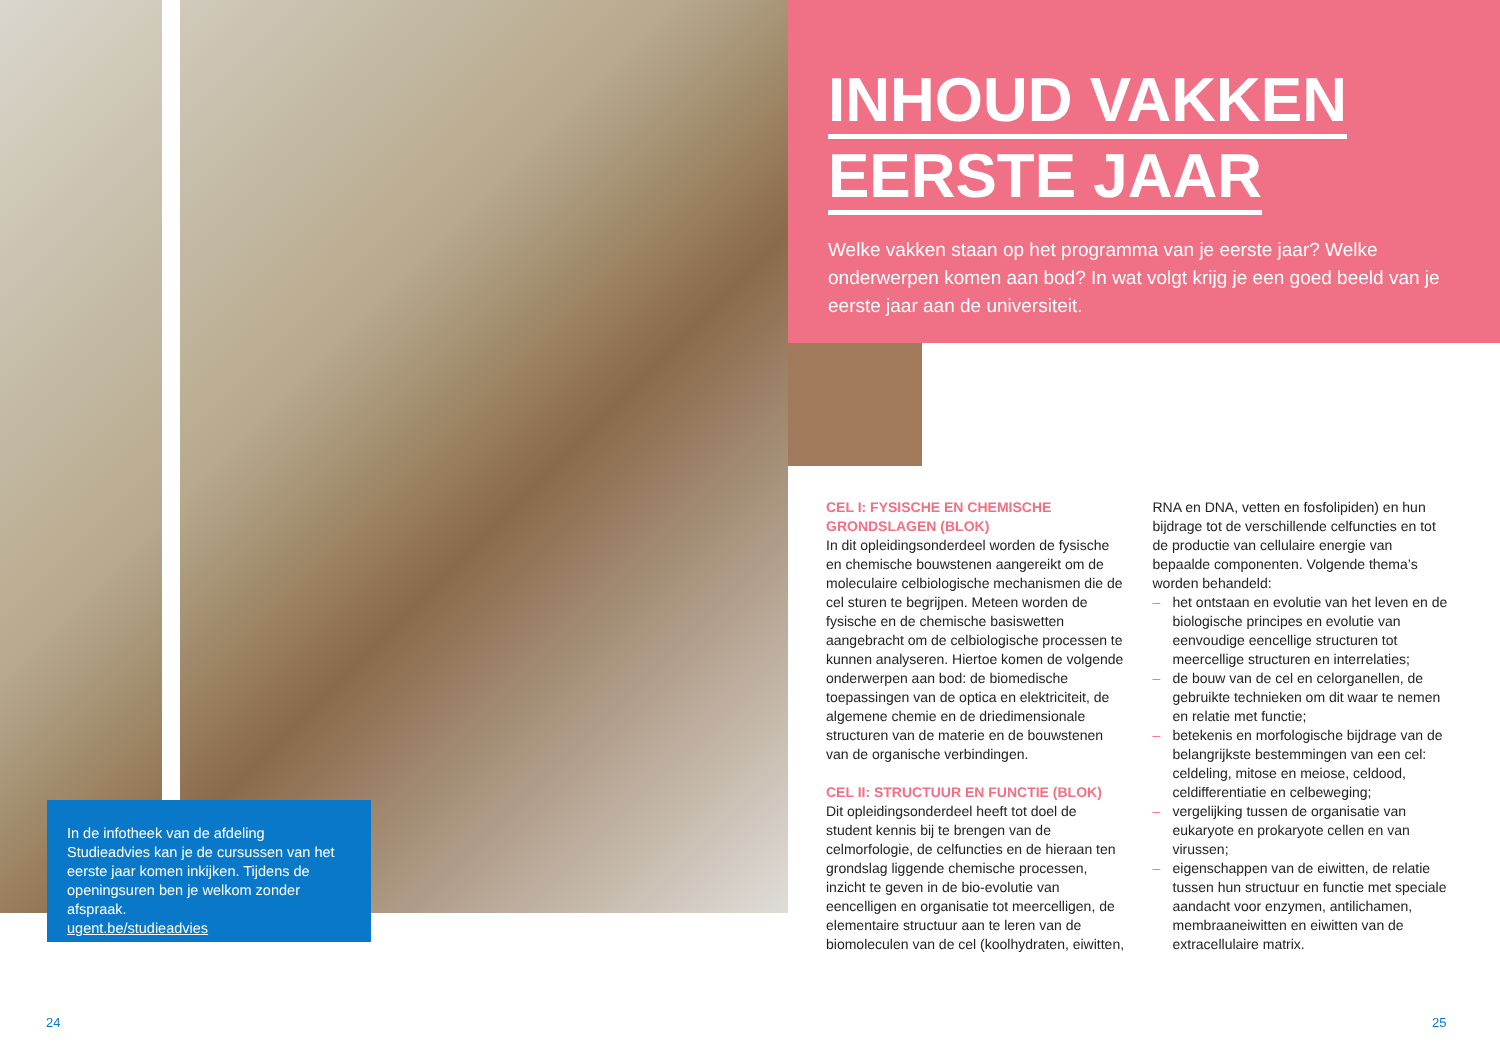INHOUD VAKKEN
EERSTE JAAR
Welke vakken staan op het programma van je eerste jaar? Welke onderwerpen komen aan bod? In wat volgt krijg je een goed beeld van je eerste jaar aan de universiteit.
In de infotheek van de afdeling Studieadvies kan je de cursussen van het eerste jaar komen inkijken. Tijdens de openingsuren ben je welkom zonder afspraak.
ugent.be/studieadvies
CEL I: FYSISCHE EN CHEMISCHE GRONDSLAGEN (BLOK)
In dit opleidingsonderdeel worden de fysische en chemische bouwstenen aangereikt om de moleculaire celbiologische mechanismen die de cel sturen te begrijpen. Meteen worden de fysische en de chemische basiswetten aangebracht om de celbiologische processen te kunnen analyseren. Hiertoe komen de volgende onderwerpen aan bod: de biomedische toepassingen van de optica en elektriciteit, de algemene chemie en de driedimensionale structuren van de materie en de bouwstenen van de organische verbindingen.
CEL II: STRUCTUUR EN FUNCTIE (BLOK)
Dit opleidingsonderdeel heeft tot doel de student kennis bij te brengen van de celmorfologie, de celfuncties en de hieraan ten grondslag liggende chemische processen, inzicht te geven in de bio-evolutie van eencelligen en organisatie tot meercelligen, de elementaire structuur aan te leren van de biomoleculen van de cel (koolhydraten, eiwitten,
RNA en DNA, vetten en fosfolipiden) en hun bijdrage tot de verschillende celfuncties en tot de productie van cellulaire energie van bepaalde componenten. Volgende thema’s worden behandeld:
– het ontstaan en evolutie van het leven en de biologische principes en evolutie van eenvoudige eencellige structuren tot meercellige structuren en interrelaties;
– de bouw van de cel en celorganellen, de gebruikte technieken om dit waar te nemen en relatie met functie;
– betekenis en morfologische bijdrage van de belangrijkste bestemmingen van een cel: celdeling, mitose en meiose, celdood, celdifferentiatie en celbeweging;
– vergelijking tussen de organisatie van eukaryote en prokaryote cellen en van virussen;
– eigenschappen van de eiwitten, de relatie tussen hun structuur en functie met speciale aandacht voor enzymen, antilichamen, membraaneiwitten en eiwitten van de extracellulaire matrix.
24 25